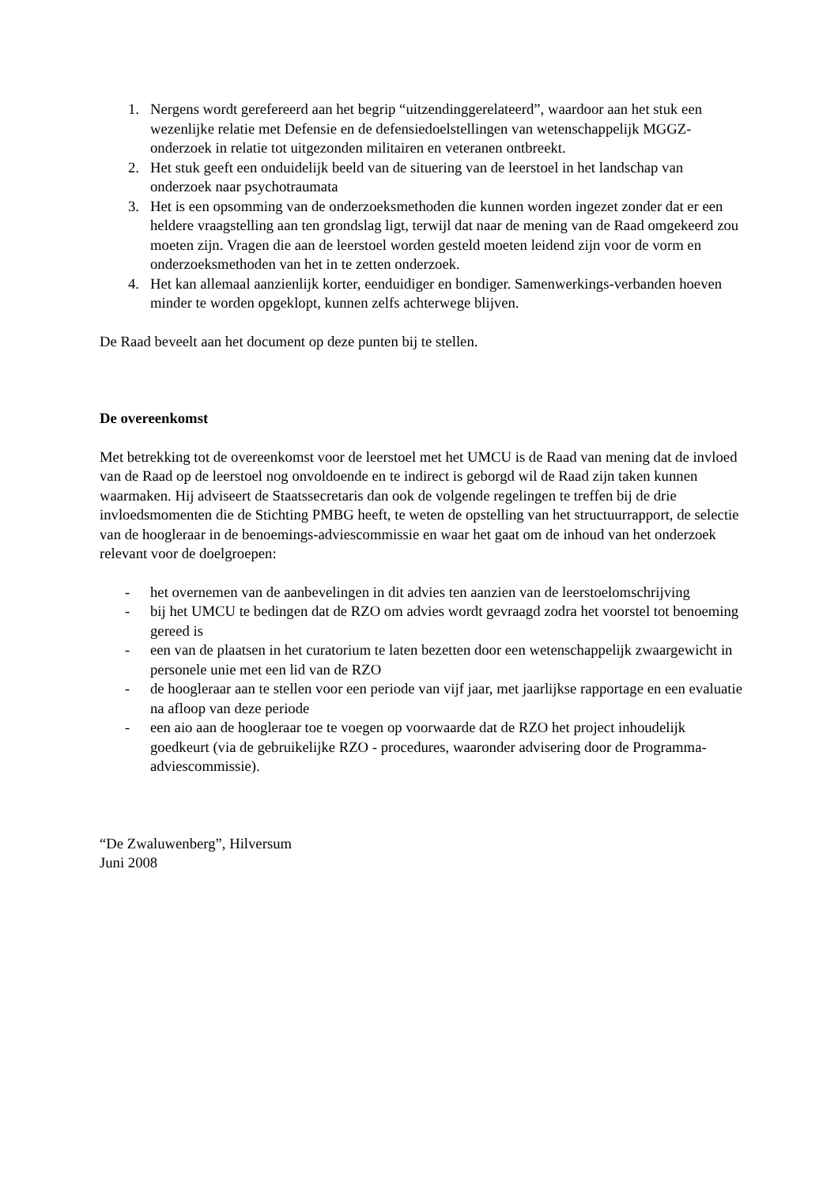1. Nergens wordt gerefereerd aan het begrip “uitzendinggerelateerd”, waardoor aan het stuk een wezenlijke relatie met Defensie en de defensiedoelstellingen van wetenschappelijk MGGZ-onderzoek in relatie tot uitgezonden militairen en veteranen ontbreekt.
2. Het stuk geeft een onduidelijk beeld van de situering van de leerstoel in het landschap van onderzoek naar psychotraumata
3. Het is een opsomming van de onderzoeksmethoden die kunnen worden ingezet zonder dat er een heldere vraagstelling aan ten grondslag ligt, terwijl dat naar de mening van de Raad omgekeerd zou moeten zijn. Vragen die aan de leerstoel worden gesteld moeten leidend zijn voor de vorm en onderzoeksmethoden van het in te zetten onderzoek.
4. Het kan allemaal aanzienlijk korter, eenduidiger en bondiger. Samenwerkings-verbanden hoeven minder te worden opgeklopt, kunnen zelfs achterwege blijven.
De Raad beveelt aan het document op deze punten bij te stellen.
De overeenkomst
Met betrekking tot de overeenkomst voor de leerstoel met het UMCU is de Raad van mening dat de invloed van de Raad op de leerstoel nog onvoldoende en te indirect is geborgd wil de Raad zijn taken kunnen waarmaken. Hij adviseert de Staatssecretaris dan ook de volgende regelingen te treffen bij de drie invloedsmomenten die de Stichting PMBG heeft, te weten de opstelling van het structuurrapport, de selectie van de hoogleraar in de benoemings-adviescommissie en waar het gaat om de inhoud van het onderzoek relevant voor de doelgroepen:
- het overnemen van de aanbevelingen in dit advies ten aanzien van de leerstoelomschrijving
- bij het UMCU te bedingen dat de RZO om advies wordt gevraagd zodra het voorstel tot benoeming gereed is
- een van de plaatsen in het curatorium te laten bezetten door een wetenschappelijk zwaargewicht in personele unie met een lid van de RZO
- de hoogleraar aan te stellen voor een periode van vijf jaar, met jaarlijkse rapportage en een evaluatie na afloop van deze periode
- een aio aan de hoogleraar toe te voegen op voorwaarde dat de RZO het project inhoudelijk goedkeurt (via de gebruikelijke RZO - procedures, waaronder advisering door de Programma-adviescommissie).
“De Zwaluwenberg”, Hilversum
Juni 2008